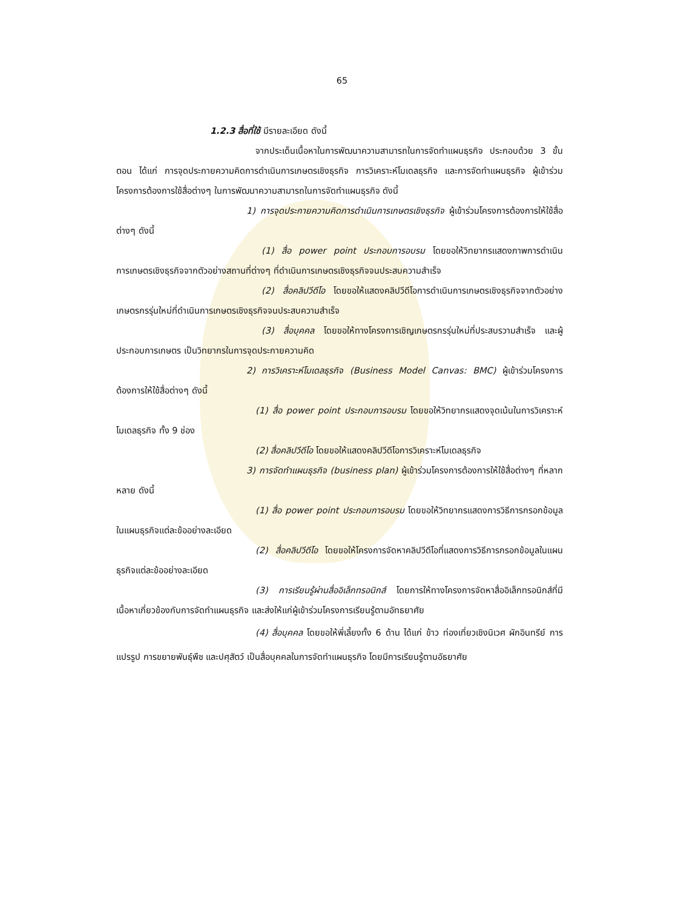65
1.2.3 สื่อที่ใช้ มีรายละเอียด ดังนี้
จากประเด็นเนื้อหาในการพัฒนาความสามารถในการจัดทำแผนธุรกิจ ประกอบด้วย 3 ขั้นตอน ได้แก่ การจุดประกายความคิดการดำเนินการเกษตรเชิงธุรกิจ การวิเคราะห์โมเดลธุรกิจ และการจัดทำแผนธุรกิจ ผู้เข้าร่วมโครงการต้องการใช้สื่อต่างๆ ในการพัฒนาความสามารถในการจัดทำแผนธุรกิจ ดังนี้
1) การจุดประกายความคิดการดำเนินการเกษตรเชิงธุรกิจ ผู้เข้าร่วมโครงการต้องการให้ใช้สื่อต่างๆ ดังนี้
(1) สื่อ power point ประกอบการอบรม โดยขอให้วิทยากรแสดงภาพการดำเนินการเกษตรเชิงธุรกิจจากตัวอย่างสถานที่ต่างๆ ที่ดำเนินการเกษตรเชิงธุรกิจจนประสบความสำเร็จ
(2) สื่อคลิปวีดีโอ โดยขอให้แสดงคลิปวีดีโอการดำเนินการเกษตรเชิงธุรกิจจากตัวอย่างเกษตรกรรุ่นใหม่ที่ดำเนินการเกษตรเชิงธุรกิจจนประสบความสำเร็จ
(3) สื่อบุคคล โดยขอให้ทางโครงการเชิญเกษตรกรรุ่นใหม่ที่ประสบรวามสำเร็จ และผู้ประกอบการเกษตร เป็นวิทยากรในการจุดประกายความคิด
2) การวิเคราะห์โมเดลธุรกิจ (Business Model Canvas: BMC) ผู้เข้าร่วมโครงการต้องการให้ใช้สื่อต่างๆ ดังนี้
(1) สื่อ power point ประกอบการอบรม โดยขอให้วิทยากรแสดงจุดเน้นในการวิเคราะห์โมเดลธุรกิจ ทั้ง 9 ช่อง
(2) สื่อคลิปวีดีโอ โดยขอให้แสดงคลิปวีดีโอการวิเคราะห์โมเดลธุรกิจ
3) การจัดทำแผนธุรกิจ (business plan) ผู้เข้าร่วมโครงการต้องการให้ใช้สื่อต่างๆ ที่หลากหลาย ดังนี้
(1) สื่อ power point ประกอบการอบรม โดยขอให้วิทยากรแสดงการวิธีการกรอกข้อมูลในแผนธุรกิจแต่ละข้ออย่างละเอียด
(2) สื่อคลิปวีดีโอ โดยขอให้โครงการจัดหาคลิปวีดีโอที่แสดงการวิธีการกรอกข้อมูลในแผนธุรกิจแต่ละข้ออย่างละเอียด
(3) การเรียนรู้ผ่านสื่ออิเล็กทรอนิกส์ โดยการให้ทางโครงการจัดหาสื่ออิเล็กทรอนิกส์ที่มีเนื้อหาเกี่ยวข้องกับการจัดทำแผนธุรกิจ และส่งให้แก่ผู้เข้าร่วมโครงการเรียนรู้ตามอัทธยาศัย
(4) สื่อบุคคล โดยขอให้พี่เลี้ยงทั้ง 6 ด้าน ได้แก่ ข้าว ท่องเที่ยวเชิงนิเวศ ผักอินทรีย์ การแปรรูป การขยายพันธุ์พืช และปศุสัตว์ เป็นสื่อบุคคลในการจัดทำแผนธุรกิจ โดยมีการเรียนรู้ตามอัธยาศัย